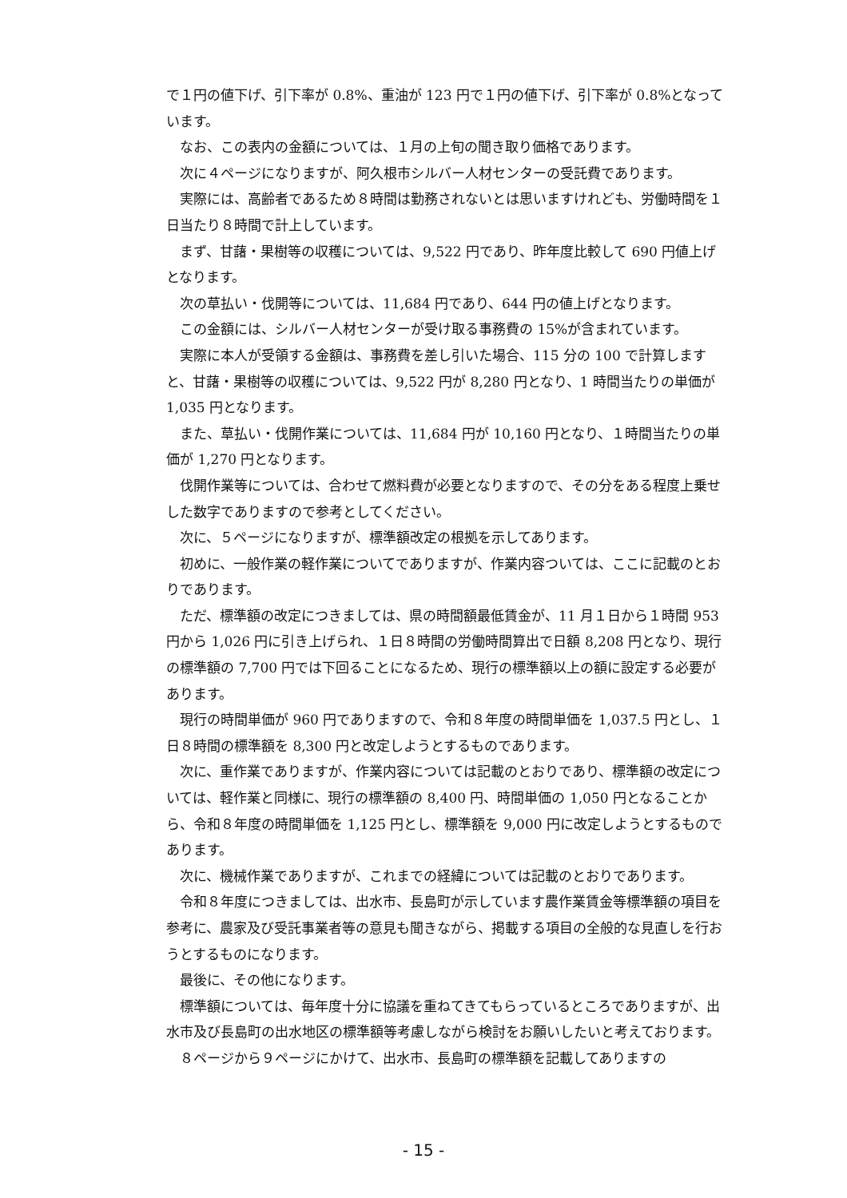で１円の値下げ、引下率が 0.8%、重油が 123 円で１円の値下げ、引下率が 0.8%となっています。
なお、この表内の金額については、１月の上旬の聞き取り価格であります。
次に４ページになりますが、阿久根市シルバー人材センターの受託費であります。
実際には、高齢者であるため８時間は勤務されないとは思いますけれども、労働時間を１日当たり８時間で計上しています。
まず、甘藷・果樹等の収穫については、9,522 円であり、昨年度比較して 690 円値上げとなります。
次の草払い・伐開等については、11,684 円であり、644 円の値上げとなります。
この金額には、シルバー人材センターが受け取る事務費の 15%が含まれています。
実際に本人が受領する金額は、事務費を差し引いた場合、115 分の 100 で計算しますと、甘藷・果樹等の収穫については、9,522 円が 8,280 円となり、1 時間当たりの単価が 1,035 円となります。
また、草払い・伐開作業については、11,684 円が 10,160 円となり、１時間当たりの単価が 1,270 円となります。
伐開作業等については、合わせて燃料費が必要となりますので、その分をある程度上乗せした数字でありますので参考としてください。
次に、５ページになりますが、標準額改定の根拠を示してあります。
初めに、一般作業の軽作業についてでありますが、作業内容ついては、ここに記載のとおりであります。
ただ、標準額の改定につきましては、県の時間額最低賃金が、11 月１日から１時間 953 円から 1,026 円に引き上げられ、１日８時間の労働時間算出で日額 8,208 円となり、現行の標準額の 7,700 円では下回ることになるため、現行の標準額以上の額に設定する必要があります。
現行の時間単価が 960 円でありますので、令和８年度の時間単価を 1,037.5 円とし、１日８時間の標準額を 8,300 円と改定しようとするものであります。
次に、重作業でありますが、作業内容については記載のとおりであり、標準額の改定については、軽作業と同様に、現行の標準額の 8,400 円、時間単価の 1,050 円となることから、令和８年度の時間単価を 1,125 円とし、標準額を 9,000 円に改定しようとするものであります。
次に、機械作業でありますが、これまでの経緯については記載のとおりであります。
令和８年度につきましては、出水市、長島町が示しています農作業賃金等標準額の項目を参考に、農家及び受託事業者等の意見も聞きながら、掲載する項目の全般的な見直しを行おうとするものになります。
最後に、その他になります。
標準額については、毎年度十分に協議を重ねてきてもらっているところでありますが、出水市及び長島町の出水地区の標準額等考慮しながら検討をお願いしたいと考えております。
８ページから９ページにかけて、出水市、長島町の標準額を記載してありますの
- 15 -